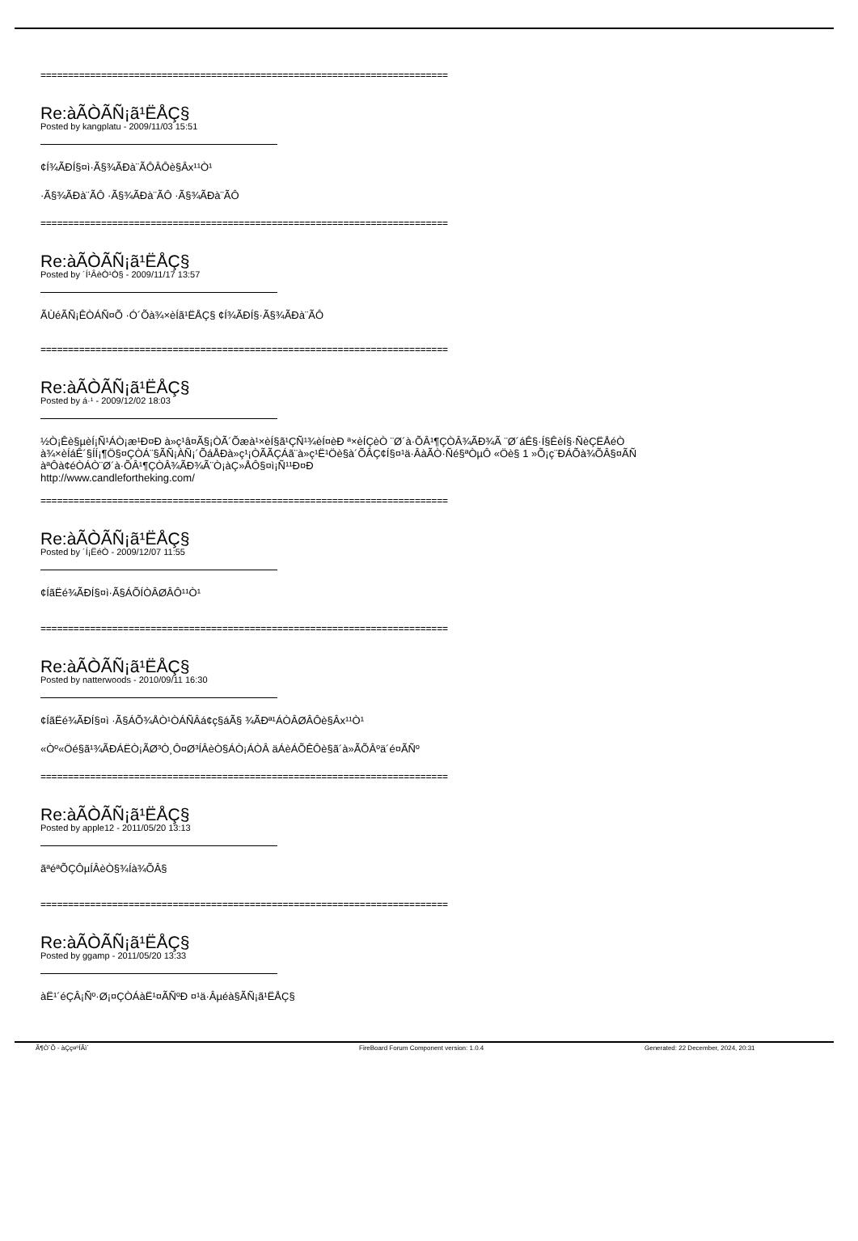==========================================================================
Re:àÃÒÃÑ¡ã¹ËÅÇ§
Posted by kangplatu - 2009/11/03 15:51
¢Í¾ÃÐÍ§¤ì·Ã§¾ÃÐà¨ÃÔ­ÂÔè§Âx¹¹Ò¹
·Ã§¾ÃÐà¨ÃÔ­ ·Ã§¾ÃÐà¨ÃÔ­ ·Ã§¾ÃÐà¨ÃÔ­
==========================================================================
Re:àÃÒÃÑ¡ã¹ËÅÇ§
Posted by ´Í¹ÂèÒ¹Ò§ - 2009/11/17 13:57
ÃÙéÃÑ¡ÊÒÁÑ¤Õ ·Ó´Õà¾×èÍã¹ËÅÇ§ ¢Í¾ÃÐÍ§·Ã§¾ÃÐà¨ÃÔ­
==========================================================================
Re:àÃÒÃÑ¡ã¹ËÅÇ§
Posted by á·¹ - 2009/12/02 18:03
½Ò¡Êè§µèÍ¡Ñ¹ÁÒ¡æ¹Ð¤Ð à»ç¹â¤Ã§¡ÒÃ´Õæà¹×èÍ§ã¹ÇÑ¹¾èÍ¤èÐ ª×èÍÇèÒ ¨Ø´à·ÕÂ¹¶ÇÒÂ¾ÃÐ¾Ã ¨Ø´áÊ§·Í§ÊèÍ§·ÑèÇËÅéÒ
à¾×èÍáÊ´§ÍÍ¡¶Ö§¤ÇÒÁ¨§ÃÑ¡ÀÑ¡´ÕáÅÐà»ç¹¡ÒÃÃÇÁã¨à»ç¹Ë¹Öè§à´ÕÂÇ¢Í§¤¹ä·ÂàÃÒ·Ñé§ªÒµÔ «Öè§ 1 »Õ¡ç¨ÐÁÕà¾ÕÂ§¤ÃÑ
àªÔ­à¢éÒÁÒ¨Ø´à·ÕÂ¹¶ÇÒÂ¾ÃÐ¾Ã¨Ò¡àÇ»ÅÔ§¤ì¡Ñ¹¹Ð¤Ð
http://www.candlefortheking.com/
==========================================================================
Re:àÃÒÃÑ¡ã¹ËÅÇ§
Posted by ´Í¡Ë­éÒ - 2009/12/07 11:55
¢ÍãËé¾ÃÐÍ§¤ì·Ã§ÁÕÍÒÂØÂÔ¹¹Ò¹
==========================================================================
Re:àÃÒÃÑ¡ã¹ËÅÇ§
Posted by natterwoods - 2010/09/11 16:30
¢ÍãËé¾ÃÐÍ§¤ì ·Ã§ÁÕ¾ÅÒ¹ÒÁÑÂá¢ç§áÃ§ ¾ÃÐª¹ÁÒÂØÂÔè§Âx¹¹Ò¹
«Òº«Öé§ã¹¾ÃÐÁËÒ¡ÃØ³Ò¸Ô¤Ø³ÍÂèÒ§ÁÒ¡ÁÒÂ äÁèÁÕÊÔè§ã´à»ÃÕÂºä´é¤ÃÑº
==========================================================================
Re:àÃÒÃÑ¡ã¹ËÅÇ§
Posted by apple12 - 2011/05/20 13:13
ãªéªÕÇÔµÍÂèÒ§¾Íà¾ÕÂ§
==========================================================================
Re:àÃÒÃÑ¡ã¹ËÅÇ§
Posted by ggamp - 2011/05/20 13:33
àË¹´éÇÂ¡Ñº·Ø¡¤ÇÒÁàË¹¤ÃÑºÐ ¤¹ä·Âµéà§ÃÑ¡ã¹ËÅÇ§
Ã¶Ò´Õ - àÇç¤ºÍÃì´ FireBoard Forum Component version: 1.0.4 Generated: 22 December, 2024, 20:31